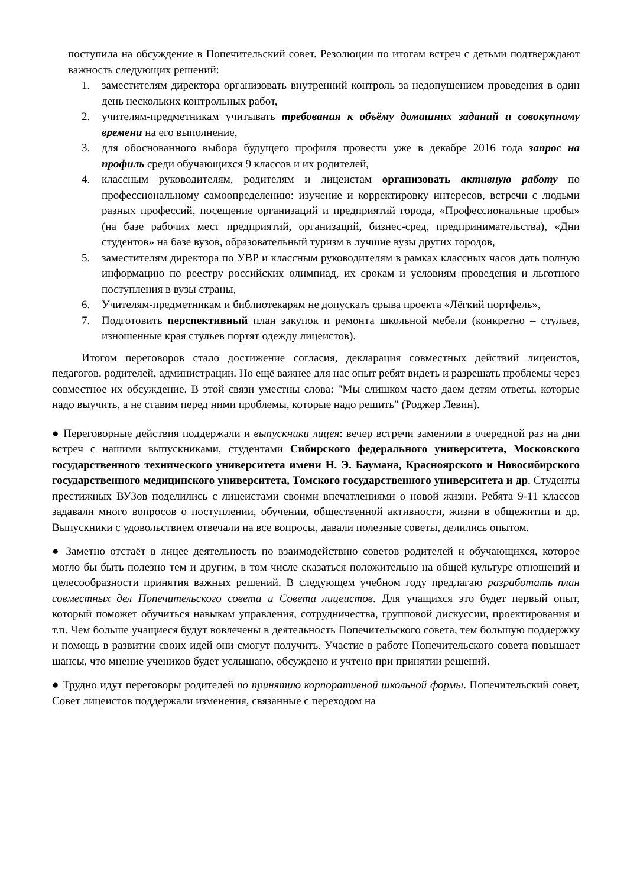поступила на обсуждение в Попечительский совет. Резолюции по итогам встреч с детьми подтверждают важность следующих решений:
1. заместителям директора организовать внутренний контроль за недопущением проведения в один день нескольких контрольных работ,
2. учителям-предметникам учитывать требования к объёму домашних заданий и совокупному времени на его выполнение,
3. для обоснованного выбора будущего профиля провести уже в декабре 2016 года запрос на профиль среди обучающихся 9 классов и их родителей,
4. классным руководителям, родителям и лицеистам организовать активную работу по профессиональному самоопределению: изучение и корректировку интересов, встречи с людьми разных профессий, посещение организаций и предприятий города, «Профессиональные пробы» (на базе рабочих мест предприятий, организаций, бизнес-сред, предпринимательства), «Дни студентов» на базе вузов, образовательный туризм в лучшие вузы других городов,
5. заместителям директора по УВР и классным руководителям в рамках классных часов дать полную информацию по реестру российских олимпиад, их срокам и условиям проведения и льготного поступления в вузы страны,
6. Учителям-предметникам и библиотекарям не допускать срыва проекта «Лёгкий портфель»,
7. Подготовить перспективный план закупок и ремонта школьной мебели (конкретно – стульев, изношенные края стульев портят одежду лицеистов).
Итогом переговоров стало достижение согласия, декларация совместных действий лицеистов, педагогов, родителей, администрации. Но ещё важнее для нас опыт ребят видеть и разрешать проблемы через совместное их обсуждение. В этой связи уместны слова: "Мы слишком часто даем детям ответы, которые надо выучить, а не ставим перед ними проблемы, которые надо решить" (Роджер Левин).
● Переговорные действия поддержали и выпускники лицея: вечер встречи заменили в очередной раз на дни встреч с нашими выпускниками, студентами Сибирского федерального университета, Московского государственного технического университета имени Н. Э. Баумана, Красноярского и Новосибирского государственного медицинского университета, Томского государственного университета и др. Студенты престижных ВУЗов поделились с лицеистами своими впечатлениями о новой жизни. Ребята 9-11 классов задавали много вопросов о поступлении, обучении, общественной активности, жизни в общежитии и др. Выпускники с удовольствием отвечали на все вопросы, давали полезные советы, делились опытом.
● Заметно отстаёт в лицее деятельность по взаимодействию советов родителей и обучающихся, которое могло бы быть полезно тем и другим, в том числе сказаться положительно на общей культуре отношений и целесообразности принятия важных решений. В следующем учебном году предлагаю разработать план совместных дел Попечительского совета и Совета лицеистов. Для учащихся это будет первый опыт, который поможет обучиться навыкам управления, сотрудничества, групповой дискуссии, проектирования и т.п. Чем больше учащиеся будут вовлечены в деятельность Попечительского совета, тем большую поддержку и помощь в развитии своих идей они смогут получить. Участие в работе Попечительского совета повышает шансы, что мнение учеников будет услышано, обсуждено и учтено при принятии решений.
● Трудно идут переговоры родителей по принятию корпоративной школьной формы. Попечительский совет, Совет лицеистов поддержали изменения, связанные с переходом на